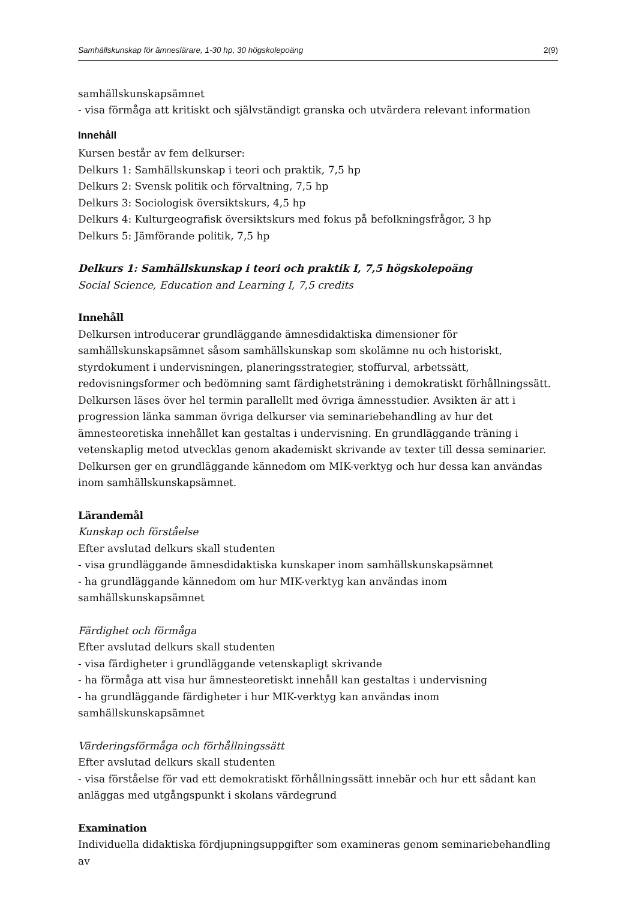Samhällskunskap för ämneslärare, 1-30 hp, 30 högskolepoäng 2(9)
samhällskunskapsämnet
- visa förmåga att kritiskt och självständigt granska och utvärdera relevant information
Innehåll
Kursen består av fem delkurser:
Delkurs 1: Samhällskunskap i teori och praktik, 7,5 hp
Delkurs 2: Svensk politik och förvaltning, 7,5 hp
Delkurs 3: Sociologisk översiktskurs, 4,5 hp
Delkurs 4: Kulturgeografisk översiktskurs med fokus på befolkningsfrågor, 3 hp
Delkurs 5: Jämförande politik, 7,5 hp
Delkurs 1: Samhällskunskap i teori och praktik I, 7,5 högskolepoäng
Social Science, Education and Learning I, 7,5 credits
Innehåll
Delkursen introducerar grundläggande ämnesdidaktiska dimensioner för samhällskunskapsämnet såsom samhällskunskap som skolämne nu och historiskt, styrdokument i undervisningen, planeringsstrategier, stoffurval, arbetssätt, redovisningsformer och bedömning samt färdighetsträning i demokratiskt förhållningssätt. Delkursen läses över hel termin parallellt med övriga ämnesstudier. Avsikten är att i progression länka samman övriga delkurser via seminariebehandling av hur det ämnesteoretiska innehållet kan gestaltas i undervisning. En grundläggande träning i vetenskaplig metod utvecklas genom akademiskt skrivande av texter till dessa seminarier. Delkursen ger en grundläggande kännedom om MIK-verktyg och hur dessa kan användas inom samhällskunskapsämnet.
Lärandemål
Kunskap och förståelse
Efter avslutad delkurs skall studenten
- visa grundläggande ämnesdidaktiska kunskaper inom samhällskunskapsämnet
- ha grundläggande kännedom om hur MIK-verktyg kan användas inom
samhällskunskapsämnet
Färdighet och förmåga
Efter avslutad delkurs skall studenten
- visa färdigheter i grundläggande vetenskapligt skrivande
- ha förmåga att visa hur ämnesteoretiskt innehåll kan gestaltas i undervisning
- ha grundläggande färdigheter i hur MIK-verktyg kan användas inom samhällskunskapsämnet
Värderingsförmåga och förhållningssätt
Efter avslutad delkurs skall studenten
- visa förståelse för vad ett demokratiskt förhållningssätt innebär och hur ett sådant kan anläggas med utgångspunkt i skolans värdegrund
Examination
Individuella didaktiska fördjupningsuppgifter som examineras genom seminariebehandling av